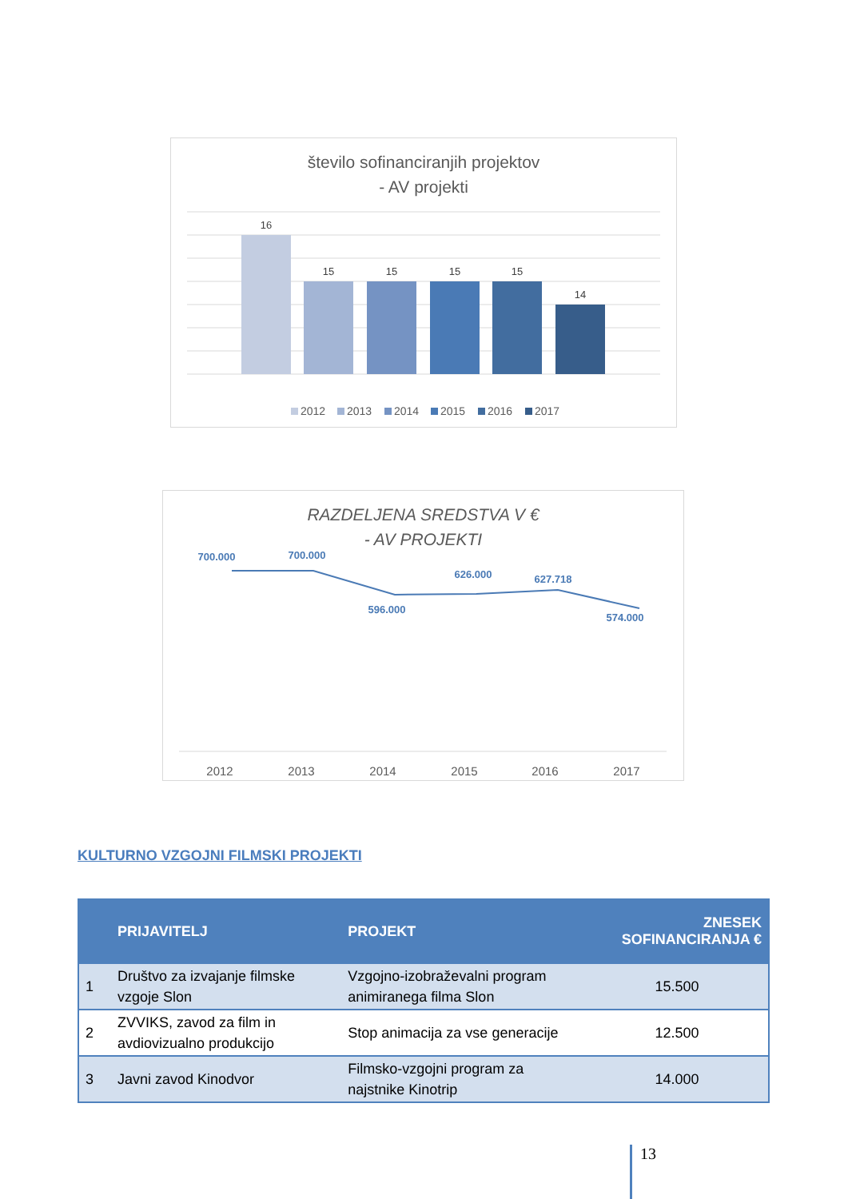število sofinanciranjih projektov
- AV projekti
16
15
15
15
15
14
2012
2013
2014
2015
2016
2017
RAZDELJENA SREDSTVA V €
- AV PROJEKTI
700.000
700.000
596.000
626.000
627.718
574.000
2012
2013
2014
2015
2016
2017
KULTURNO VZGOJNI FILMSKI PROJEKTI
| | PRIJAVITELJ | PROJEKT | ZNESEK SOFINANCIRANJA € |
| --- | --- | --- | --- |
| 1 | Društvo za izvajanje filmske vzgoje Slon | Vzgojno-izobraževalni program animiranega filma Slon | 15.500 |
| 2 | ZVVIKS, zavod za film in avdiovizualno produkcijo | Stop animacija za vse generacije | 12.500 |
| 3 | Javni zavod Kinodvor | Filmsko-vzgojni program za najstnike Kinotrip | 14.000 |
13